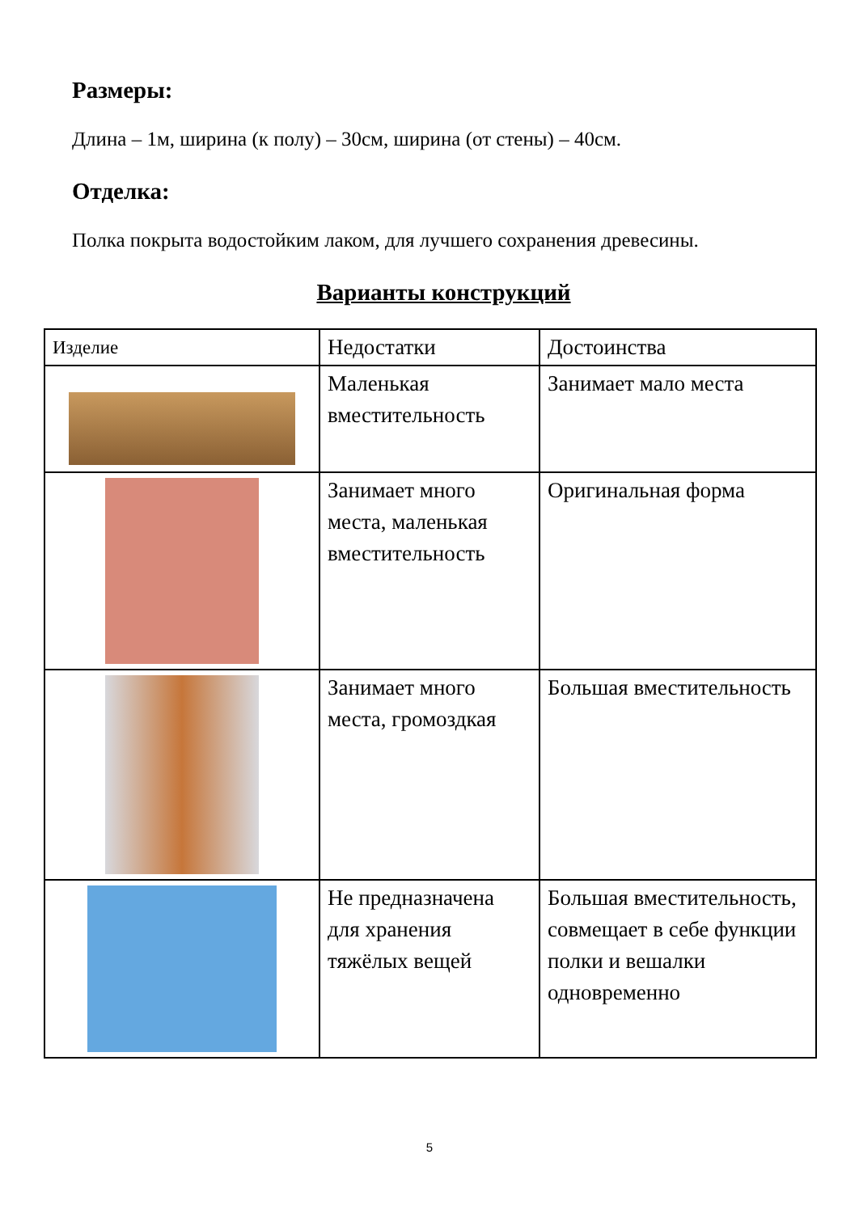Размеры:
Длина – 1м, ширина (к полу) – 30см, ширина (от стены) – 40см.
Отделка:
Полка покрыта водостойким лаком, для лучшего сохранения древесины.
Варианты конструкций
| Изделие | Недостатки | Достоинства |
| --- | --- | --- |
| | Маленькая вместительность | Занимает мало места |
| | Занимает много места, маленькая вместительность | Оригинальная форма |
| | Занимает много места, громоздкая | Большая вместительность |
| | Не предназначена для хранения тяжёлых вещей | Большая вместительность, совмещает в себе функции полки и вешалки одновременно |
5